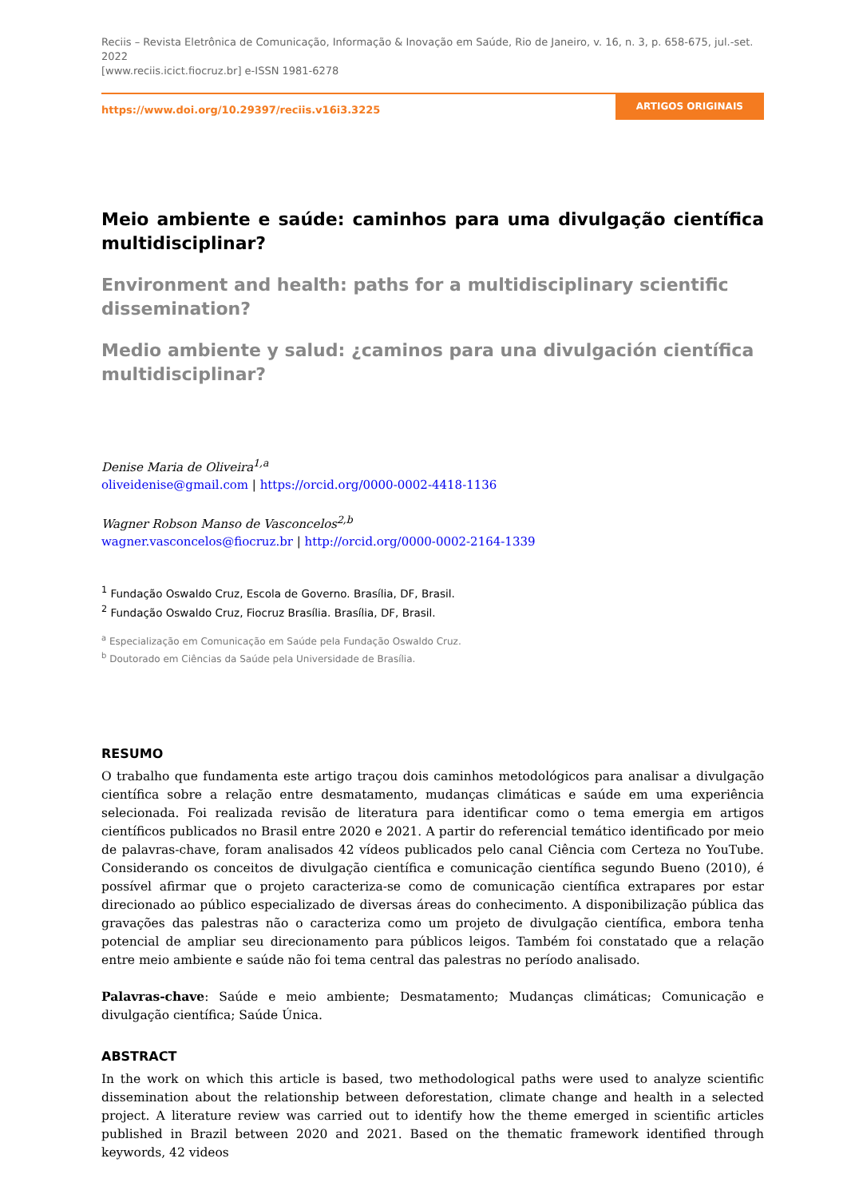Reciis – Revista Eletrônica de Comunicação, Informação & Inovação em Saúde, Rio de Janeiro, v. 16, n. 3, p. 658-675, jul.-set. 2022
[www.reciis.icict.fiocruz.br] e-ISSN 1981-6278
https://www.doi.org/10.29397/reciis.v16i3.3225
ARTIGOS ORIGINAIS
Meio ambiente e saúde: caminhos para uma divulgação científica multidisciplinar?
Environment and health: paths for a multidisciplinary scientific dissemination?
Medio ambiente y salud: ¿caminos para una divulgación científica multidisciplinar?
Denise Maria de Oliveira<sup>1,a</sup>
oliveidenise@gmail.com | https://orcid.org/0000-0002-4418-1136
Wagner Robson Manso de Vasconcelos<sup>2,b</sup>
wagner.vasconcelos@fiocruz.br | http://orcid.org/0000-0002-2164-1339
<sup>1</sup> Fundação Oswaldo Cruz, Escola de Governo. Brasília, DF, Brasil.
<sup>2</sup> Fundação Oswaldo Cruz, Fiocruz Brasília. Brasília, DF, Brasil.
<sup>a</sup> Especialização em Comunicação em Saúde pela Fundação Oswaldo Cruz.
<sup>b</sup> Doutorado em Ciências da Saúde pela Universidade de Brasília.
RESUMO
O trabalho que fundamenta este artigo traçou dois caminhos metodológicos para analisar a divulgação científica sobre a relação entre desmatamento, mudanças climáticas e saúde em uma experiência selecionada. Foi realizada revisão de literatura para identificar como o tema emergia em artigos científicos publicados no Brasil entre 2020 e 2021. A partir do referencial temático identificado por meio de palavras-chave, foram analisados 42 vídeos publicados pelo canal Ciência com Certeza no YouTube. Considerando os conceitos de divulgação científica e comunicação científica segundo Bueno (2010), é possível afirmar que o projeto caracteriza-se como de comunicação científica extrapares por estar direcionado ao público especializado de diversas áreas do conhecimento. A disponibilização pública das gravações das palestras não o caracteriza como um projeto de divulgação científica, embora tenha potencial de ampliar seu direcionamento para públicos leigos. Também foi constatado que a relação entre meio ambiente e saúde não foi tema central das palestras no período analisado.
Palavras-chave: Saúde e meio ambiente; Desmatamento; Mudanças climáticas; Comunicação e divulgação científica; Saúde Única.
ABSTRACT
In the work on which this article is based, two methodological paths were used to analyze scientific dissemination about the relationship between deforestation, climate change and health in a selected project. A literature review was carried out to identify how the theme emerged in scientific articles published in Brazil between 2020 and 2021. Based on the thematic framework identified through keywords, 42 videos